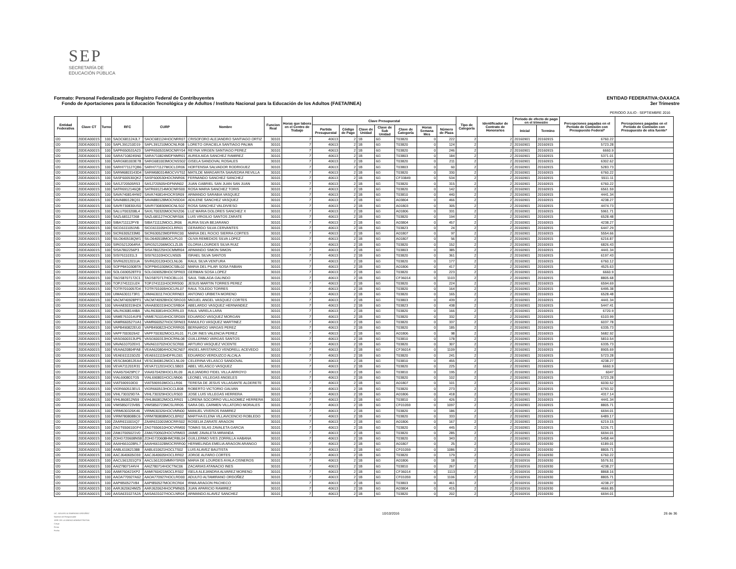SEP
SECRETARÍA DE
EDUCACIÓN PÚBLICA
Formato: Personal Federalizado por Registro Federal de Contribuyentes
Fondo de Aportaciones para la Educación Tecnológica y de Adultos / Instituto Nacional para la Educación de los Adultos (FAETA/INEA)
ENTIDAD FEDERATIVA:OAXACA
3er Trimestre
PERIODO JULIO - SEPTIEMBRE 2016
| Entidad Federativa | Clave CT | Turno | RFC | CURP | Nombre | Funcion Real | Horas que labora en el Centro de Trabajo | Clave Presupuestal | | | | | | | Tipo de Categoría | Identificador de Contrato de Honorarios | Periodo de efecto de pago en el trimestre | | Percepciones pagadas en el Periodo de Comisión con Presupuesto Federal* | Percepciones pagadas en el Periodo de Comisión con Presupuesto de otra fuente* |
| --- | --- | --- | --- | --- | --- | --- | --- | --- | --- | --- | --- | --- | --- | --- | --- | --- | --- | --- | --- | --- |
| | | | | | | | | Partida Presupuestal | Código de Pago | Clave de Unidad | Clave de Sub Unidad | Clave de Categoría | Horas Semana Mes | Número de Plaza | | | Inicial | Termino | | |
| I20 | 20DEA0001S | 100 | SAOC681124JL7 | SAOC681124HOCNRR07 | CRISOFORO ALEJANDRO SANTIAGO ORTIZ | 30101 | 7 | 40613 | 2 | 1B | 6G | T03820 | 0 | 222 | 2 | 2 | 20160901 | 20160915 | 6760.22 | |
| I20 | 20DEA0001S | 100 | SAPL391210D19 | SAPL391210MOCNLR08 | LORETO GRACIELA SANTIAGO PALMA | 30101 | 7 | 40613 | 2 | 1B | 6G | T03820 | 0 | 124 | 2 | 2 | 20160901 | 20160915 | 5723.28 | |
| I20 | 20DEA0001S | 100 | SAPR650531A23 | SAPR650531MOCNRY04 | REYNA VIRGEN SANTIAGO PEREZ | 30101 | 7 | 40613 | 2 | 1B | 6G | T03820 | 0 | 246 | 2 | 2 | 20160901 | 20160915 | 6660.9 | |
| I20 | 20DEA0001S | 100 | SARA7108245N0 | SARA710824MDFNMR01 | AUREA AIDA SANCHEZ RAMIREZ | 30101 | 7 | 40613 | 2 | 1B | 6G | T03803 | 0 | 184 | 2 | 2 | 20160901 | 20160915 | 5371.01 | |
| I20 | 20DEA0001S | 100 | SARG681003E78 | SARG681003MOCNSS02 | GISELA SANDOVAL ROSALES | 30101 | 7 | 40613 | 2 | 1B | 6G | T03820 | 0 | 211 | 2 | 2 | 20160901 | 20160915 | 6302.62 | |
| I20 | 20DEA0001S | 100 | SARH771127QB6 | SARH771127MOCLDR06 | HORTENSIA SALVADOR RODRIGUEZ | 30101 | 7 | 40613 | 2 | 1B | 6G | T03803 | 0 | 60 | 2 | 2 | 20160901 | 20160915 | 5283.73 | |
| I20 | 20DEA0001S | 100 | SARM6803143D4 | SARM680314MOCVVT02 | MATILDE MARGARITA SAAVEDRA REVILLA | 30101 | 7 | 40613 | 2 | 1B | 6G | T03820 | 0 | 330 | 2 | 2 | 20160901 | 20160915 | 6760.22 | |
| I20 | 20DEA0001S | 100 | SASF600530QK2 | SASF600530HOCNNR06 | FERNANDO SANCHEZ SANCHEZ | 30101 | 7 | 40613 | 2 | 1B | 6G | CF33849 | 0 | 534 | 2 | 2 | 20160901 | 20160915 | 5511.11 | |
| I20 | 20DEA0001S | 100 | SASJ720505R53 | SASJ720505HDFNNN02 | JUAN GABRIEL SAN JUAN SAN JUAN | 30101 | 7 | 40613 | 2 | 1B | 6G | T03820 | 0 | 315 | 2 | 2 | 20160901 | 20160915 | 6760.22 | |
| I20 | 20DEA0001S | 100 | SATR6912146Q8 | SATR691214MOCNRS00 | ROSA MARIA SANCHEZ TORIS | 30101 | 7 | 40613 | 2 | 1B | 6G | T03820 | 0 | 142 | 2 | 2 | 20160901 | 20160915 | 6561.59 | |
| I20 | 20DEA0001S | 100 | SAVA740814HW2 | SAVA740814HOCRSR09 | ARMANDO SARABIA VASQUEZ | 30101 | 7 | 40613 | 2 | 1B | 6G | T03810 | 0 | 440 | 2 | 2 | 20160901 | 20160915 | 4441.34 | |
| I20 | 20DEA0001S | 100 | SAVA880128Q31 | SAVA880128MOCNSD04 | ADILENE SANCHEZ VASQUEZ | 30101 | 7 | 40613 | 2 | 1B | 6G | A03804 | 0 | 466 | 2 | 2 | 20160901 | 20160915 | 4238.27 | |
| I20 | 20DEA0001S | 100 | SAVR730830US0 | SAVR730830MOCNLS02 | ROSA SANCHEZ VALDIVIESO | 30101 | 7 | 40613 | 2 | 1B | 6G | A01803 | 0 | 305 | 2 | 2 | 20160901 | 20160915 | 4474.73 | |
| I20 | 20DEA0001S | 100 | SALU7003208L4 | SAXL700320MOCNXZ06 | LUZ MARIA DOLORES SANCHEZ X | 30101 | 7 | 40613 | 2 | 1B | 6G | A01806 | 0 | 331 | 2 | 2 | 20160901 | 20160915 | 5961.71 | |
| I20 | 20DEA0001S | 100 | SAZL681127268 | SAZL681127HOCNRS06 | LUIS VIRGILIO SANTOS ZARATE | 30101 | 7 | 40613 | 2 | 1B | 6G | T03820 | 0 | 194 | 2 | 2 | 20160901 | 20160915 | 6528.48 | |
| I20 | 20DEA0001S | 100 | SIBA711112PY8 | SIBA711112MOCLJR06 | AURIA SILVA BEJARANO | 30101 | 7 | 40613 | 2 | 1B | 6G | A03804 | 0 | 457 | 2 | 2 | 20160901 | 20160915 | 4238.27 | |
| I20 | 20DEA0001S | 100 | SICG6111051N5 | SICG611105HOCLRR01 | GERARDO SILVA CERVANTES | 30101 | 7 | 40613 | 2 | 1B | 6G | T03823 | 0 | 24 | 2 | 2 | 20160901 | 20160915 | 6447.29 | |
| I20 | 20DEA0001S | 100 | SICR6305233M0 | SICR630523MDFRRC00 | MARIA DEL ROCIO SIERRA CORTES | 30101 | 7 | 40613 | 2 | 1B | 6G | A01807 | 0 | 97 | 2 | 2 | 20160901 | 20160915 | 5554.66 | |
| I20 | 20DEA0001S | 100 | SILO640518QW1 | SILO640518MOCLPL03 | OLIVA REMEDIOS SILVA LOPEZ | 30101 | 7 | 40613 | 2 | 1B | 6G | A01807 | 0 | 56 | 2 | 2 | 20160901 | 20160915 | 6216.87 | |
| I20 | 20DEA0001S | 100 | SIRG5212064RA | SIRG521206MOCLZL05 | GLORIA LOURDES SILVA RUIZ | 30101 | 7 | 40613 | 2 | 1B | 6G | T03820 | 0 | 152 | 2 | 2 | 20160901 | 20160915 | 6826.43 | |
| I20 | 20DEA0001S | 100 | SISA7802256P3 | SISA780225HOCMMR04 | ARMANDO SIMON SIMON | 30101 | 7 | 40613 | 2 | 1B | 6G | T03803 | 0 | 385 | 2 | 2 | 20160901 | 20160915 | 4441.34 | |
| I20 | 20DEA0001S | 100 | SISI7611031L3 | SISI761103HOCLNS05 | ISRAEL SILVA SANTOS | 30101 | 7 | 40613 | 2 | 1B | 6G | T03820 | 0 | 361 | 2 | 2 | 20160901 | 20160915 | 6197.43 | |
| I20 | 20DEA0001S | 100 | SIVR6201201UA | SIVR620120HOCLNL06 | RAUL SILVA VENTURA | 30101 | 7 | 40613 | 2 | 1B | 6G | T03820 | 0 | 177 | 2 | 2 | 20160901 | 20160915 | 6760.12 | |
| I20 | 20DEA0001S | 100 | SOFP841030BTA | SOFP841030MOCSBL02 | MARIA DEL PILAR SOSA FABIAN | 30101 | 7 | 40613 | 2 | 1B | 6G | A01806 | 0 | 417 | 2 | 2 | 20160901 | 20160915 | 4525.63 | |
| I20 | 20DEA0001S | 100 | SOLG690528TF0 | SOLG690528HOCSPR03 | GERMAN SOSA LOPEZ | 30101 | 7 | 40613 | 2 | 1B | 6G | T03820 | 0 | 223 | 2 | 2 | 20160901 | 20160915 | 6660.9 | |
| I20 | 20DEA0001S | 100 | TAGS8707172C1 | TAGS870717HOCBLL01 | SAUL TABLADA GALINDO | 30101 | 7 | 40613 | 2 | 1B | 6G | CF36014 | 0 | 1103 | 2 | 2 | 20160901 | 20160915 | 8805.68 | |
| I20 | 20DEA0001S | 100 | TOPJ741111UZ4 | TOPJ741111HOCRRS00 | JESUS MARTIN TORRES PEREZ | 30101 | 7 | 40613 | 2 | 1B | 6G | T03820 | 0 | 224 | 2 | 2 | 20160901 | 20160915 | 6594.69 | |
| I20 | 20DEA0001S | 100 | TOTR7010057D4 | TOTR701005HOCLRL07 | RAUL TOLEDO TORRES | 30101 | 7 | 40613 | 2 | 1B | 6G | T03820 | 0 | 164 | 2 | 2 | 20160901 | 20160915 | 6495.38 | |
| I20 | 20DEA0001S | 100 | UIMA6301173R1 | UIMA630117HOCRRN03 | ANTONIO URBIETA MORENO | 30101 | 7 | 40613 | 2 | 1B | 6G | T03820 | 0 | 165 | 2 | 2 | 20160901 | 20160915 | 6528.48 | |
| I20 | 20DEA0001S | 100 | VACM740928PF1 | VACM740928HOCSRG03 | MIGUEL ANGEL VASQUEZ CORTES | 30101 | 7 | 40613 | 2 | 1B | 6G | T03803 | 0 | 439 | 2 | 2 | 20160901 | 20160915 | 4441.34 | |
| I20 | 20DEA0001S | 100 | VAHA830319HZA | VAHA830319HOCSRB04 | ABELARDO VASQUEZ HERNANDEZ | 30101 | 7 | 40613 | 2 | 1B | 6G | T03823 | 0 | 438 | 2 | 2 | 20160901 | 20160915 | 5447.41 | |
| I20 | 20DEA0001S | 100 | VALR63081448A | VALR630814HOCRRL03 | RAUL VARELA LARA | 30101 | 7 | 40613 | 2 | 1B | 6G | T03820 | 0 | 166 | 2 | 2 | 20160901 | 20160915 | 6720.9 | |
| I20 | 20DEA0001S | 100 | VAME761014UF8 | VAME761014HOCSRD09 | EDUARDO VASQUEZ MORGAN | 30101 | 7 | 40613 | 2 | 1B | 6G | T03820 | 0 | 332 | 2 | 2 | 20160901 | 20160915 | 6103.99 | |
| I20 | 20DEA0001S | 100 | VAMR660527UA1 | VAMR660527HOCSRN03 | RANULFO VASQUEZ MARTINEZ | 30101 | 7 | 40613 | 2 | 1B | 6G | T03820 | 0 | 337 | 2 | 2 | 20160901 | 20160915 | 6037.78 | |
| I20 | 20DEA0001S | 100 | VAPB490822EU0 | VAPB490822HOCRRR05 | BERNARDO VARGAS PEREZ | 30101 | 7 | 40613 | 2 | 1B | 6G | T03820 | 0 | 185 | 2 | 2 | 20160901 | 20160915 | 6335.73 | |
| I20 | 20DEA0001S | 100 | VAPF700302642 | VAPF700302MOCLRL01 | FLOR INES VALENCIA PEREZ | 30101 | 7 | 40613 | 2 | 1B | 6G | A01806 | 0 | 98 | 2 | 2 | 20160901 | 20160915 | 5682.92 | |
| I20 | 20DEA0001S | 100 | VASG600313UP5 | VASG600313HOCRNL08 | GUILLERMO VARGAS SANTOS | 30101 | 7 | 40613 | 2 | 1B | 6G | T03810 | 0 | 178 | 2 | 2 | 20160901 | 20160915 | 5810.54 | |
| I20 | 20DEA0001S | 100 | VAVA610702EH1 | VAVA610702HOCSCR00 | ARTURO VASQUEZ VICENTE | 30101 | 7 | 40613 | 2 | 1B | 6G | T03820 | 0 | 307 | 2 | 2 | 20160901 | 20160915 | 6335.73 | |
| I20 | 20DEA0001S | 100 | VEAA620804FA8 | VEAA620804HOCNCN07 | ANGEL ARISTARCO VENDRELL ACEVEDO | 30101 | 7 | 40613 | 2 | 1B | 6G | CF36014 | 0 | 1109 | 2 | 2 | 20160901 | 20160915 | 8905.69 | |
| I20 | 20DEA0001S | 100 | VEAE611115DZ0 | VEAE611115HDFRLD01 | EDUARDO VERDUZCO ALCALA | 30101 | 7 | 40613 | 2 | 1B | 6G | T03820 | 0 | 241 | 2 | 2 | 20160901 | 20160915 | 5723.28 | |
| I20 | 20DEA0001S | 100 | VESC840812EA4 | VESC840812MOCLNL09 | CELERINA VELASCO SANDOVAL | 30101 | 7 | 40613 | 2 | 1B | 6G | T03810 | 0 | 455 | 2 | 2 | 20160901 | 20160915 | 4238.27 | |
| I20 | 20DEA0001S | 100 | VEVA711201R31 | VEVA711201HOCLSB03 | ABEL VELASCO VASQUEZ | 30101 | 7 | 40613 | 2 | 1B | 6G | T03820 | 0 | 225 | 2 | 2 | 20160901 | 20160915 | 6660.9 | |
| I20 | 20DEA0001S | 100 | VIAA570429PC7 | VIAA570429HOCLRL09 | ALEJANDRO FIDEL VILLA ARROYO | 30101 | 7 | 40613 | 2 | 1B | 6G | T03810 | 0 | 195 | 2 | 2 | 20160901 | 20160915 | 6047 | |
| I20 | 20DEA0001S | 100 | VIAL6908017G5 | VIAL690801HOCLNN06 | LEONEL VILLEGAS ANGELES | 30101 | 7 | 40613 | 2 | 1B | 6G | T03820 | 0 | 102 | 2 | 2 | 20160901 | 20160915 | 5723.28 | |
| I20 | 20DEA0001S | 100 | VIAT590910ID0 | VIAT590910MOCLLR06 | TERESA DE JESUS VILLASANTE ALDERETE | 30101 | 7 | 40613 | 2 | 1B | 6G | A01807 | 0 | 101 | 2 | 2 | 20160901 | 20160915 | 6030.52 | |
| I20 | 20DEA0001S | 100 | VIGR660513EU1 | VIGR660513HOCCLB08 | ROBERTO VICTORIO GALVAN | 30101 | 7 | 40613 | 2 | 1B | 6G | T03820 | 0 | 273 | 2 | 2 | 20160901 | 20160915 | 6793.32 | |
| I20 | 20DEA0001S | 100 | VIHL730329D7A | VIHL730329HOCLRS03 | JOSE LUIS VILLEGAS HERRERA | 30101 | 7 | 40613 | 2 | 1B | 6G | A01806 | 0 | 418 | 2 | 2 | 20160901 | 20160915 | 4317.14 | |
| I20 | 20DEA0001S | 100 | VIHL860812N59 | VIHL860812MOCLRR01 | LORENA SOCORRO VILLAGOMEZ HERRERA | 30101 | 7 | 40613 | 2 | 1B | 6G | T03810 | 0 | 426 | 2 | 2 | 20160901 | 20160915 | 4441.34 | |
| I20 | 20DEA0001S | 100 | VIMS850723VB5 | VIMS850723MCSLRR05 | SARA DEL CARMEN VILLATORO MORALES | 30101 | 7 | 40613 | 2 | 1B | 6G | CF01059 | 0 | 1097 | 2 | 2 | 20160901 | 20160915 | 8805.71 | |
| I20 | 20DEA0001S | 100 | VIRM630326K46 | VIRM630326HOCVMN00 | MANUEL VIVEROS RAMIREZ | 30101 | 7 | 40613 | 2 | 1B | 6G | T03820 | 0 | 186 | 2 | 2 | 20160901 | 20160915 | 6694.01 | |
| I20 | 20DEA0001S | 100 | VIRM780808BC6 | VIRM780808MOCLBR02 | MARTHA ELENA VILLAVICENCIO ROBLEDO | 30101 | 7 | 40613 | 2 | 1B | 6G | T03820 | 0 | 333 | 2 | 2 | 20160901 | 20160915 | 6489.17 | |
| I20 | 20DEA0001S | 100 | ZAAR611001IQ7 | ZAAR611001MOCRRS02 | ROSELIA ZARATE ARAGON | 30101 | 7 | 40613 | 2 | 1B | 6G | A01806 | 0 | 167 | 2 | 2 | 20160901 | 20160915 | 6219.15 | |
| I20 | 20DEA0001S | 100 | ZAGT650610GF4 | ZAGT650610HOCVRM00 | TOMAS SILAS ZAVALETA GARCIA | 30101 | 7 | 40613 | 2 | 1B | 6G | T03820 | 0 | 445 | 2 | 2 | 20160901 | 20160915 | 5226.71 | |
| I20 | 20DEA0001S | 100 | ZAMJ7005021V0 | ZAMJ700502HOCVRM03 | JAIME ZAVALETA MIRANDA | 30101 | 7 | 40613 | 2 | 1B | 6G | T03820 | 0 | 285 | 2 | 2 | 20160901 | 20160915 | 6694.01 | |
| I20 | 20DEA0001S | 100 | ZOHG720608NS8 | ZOHG720608HMCRBL04 | GUILLERMO IVES ZORRILLA HABANA | 30101 | 7 | 40613 | 2 | 1B | 6G | T03820 | 0 | 343 | 2 | 2 | 20160901 | 20160915 | 5458.44 | |
| I20 | 20DEA0001S | 100 | AAAH661028RL7 | AAAH661028MOCRRR00 | HERMELINDA EMELIA ARAGON ARANGO | 30101 | 7 | 40613 | 2 | 1B | 6G | A01807 | 0 | 25 | 2 | 2 | 20160916 | 20160930 | 6189.01 | |
| I20 | 20DEA0001S | 100 | AABL610621388 | AABL610621HOCLTS02 | LUIS ALAVEZ BAUTISTA | 30101 | 7 | 40613 | 2 | 1B | 6G | CF01059 | 0 | 1086 | 2 | 2 | 20160916 | 20160930 | 8805.71 | |
| I20 | 20DEA0001S | 100 | AACJ640605G59 | AACJ640605HOCLRR02 | JORGE ALFARO CORTES | 30101 | 7 | 40613 | 2 | 1B | 6G | T03820 | 0 | 179 | 2 | 2 | 20160916 | 20160930 | 6760.22 | |
| I20 | 20DEA0001S | 100 | AACL561201QT9 | AACL561201MMNYSR09 | MARIA DE LOURDES AYALA CISNEROS | 30101 | 7 | 40613 | 2 | 1B | 6G | A01806 | 0 | 18 | 2 | 2 | 20160916 | 20160930 | 5576.51 | |
| I20 | 20DEA0001S | 100 | AAIZ7807144V4 | AAIZ780714HOCTNC06 | ZACARIAS ATANACIO INES | 30101 | 7 | 40613 | 2 | 1B | 6G | T03810 | 0 | 267 | 2 | 2 | 20160916 | 20160930 | 4238.27 | |
| I20 | 20DEA0001S | 100 | AAMI760421KP2 | AAMI760421MOCLRS02 | ISELA ALEJANDRA ALVAREZ MORENO | 30101 | 7 | 40613 | 2 | 1B | 6G | CF36014 | 0 | 1113 | 2 | 2 | 20160916 | 20160930 | 8868.16 | |
| I20 | 20DEA0001S | 100 | AAOA770927A62 | AAOA770927HOCLRD00 | ADULFO ALTAMIRANO ORDOÑEZ | 30101 | 7 | 40613 | 2 | 1B | 6G | CF01059 | 0 | 1106 | 2 | 2 | 20160916 | 20160930 | 8805.71 | |
| I20 | 20DEA0001S | 100 | AAPI850527V84 | AAPI850527MOCRCR04 | IRMA ARAGON PACHECO | 30101 | 7 | 40613 | 2 | 1B | 6G | T03803 | 0 | 461 | 2 | 2 | 20160916 | 20160930 | 4238.27 | |
| I20 | 20DEA0001S | 100 | AARJ620624MZ5 | AARJ620624HOCPMN05 | JUAN APARICIO RAMIREZ | 30101 | 7 | 40613 | 2 | 1B | 6G | A03804 | 0 | 415 | 2 | 2 | 20160916 | 20160930 | 4666.85 | |
| I20 | 20DEA0001S | 100 | AASA631027A2A | AASA631027HOCLNR04 | ARMANDO ALAVEZ SANCHEZ | 30101 | 7 | 40613 | 2 | 1B | 6G | T03820 | 0 | 202 | 2 | 2 | 20160916 | 20160930 | 6694.01 | |
LIC. ADULFO ALTAMIRANO ORDOÑEZ
Nombre del Responsable
JEFE DE LA UNIDAD ADMINISTRATIVA
Cargo
Firma
Fecha
10/10/2016 26 de 36